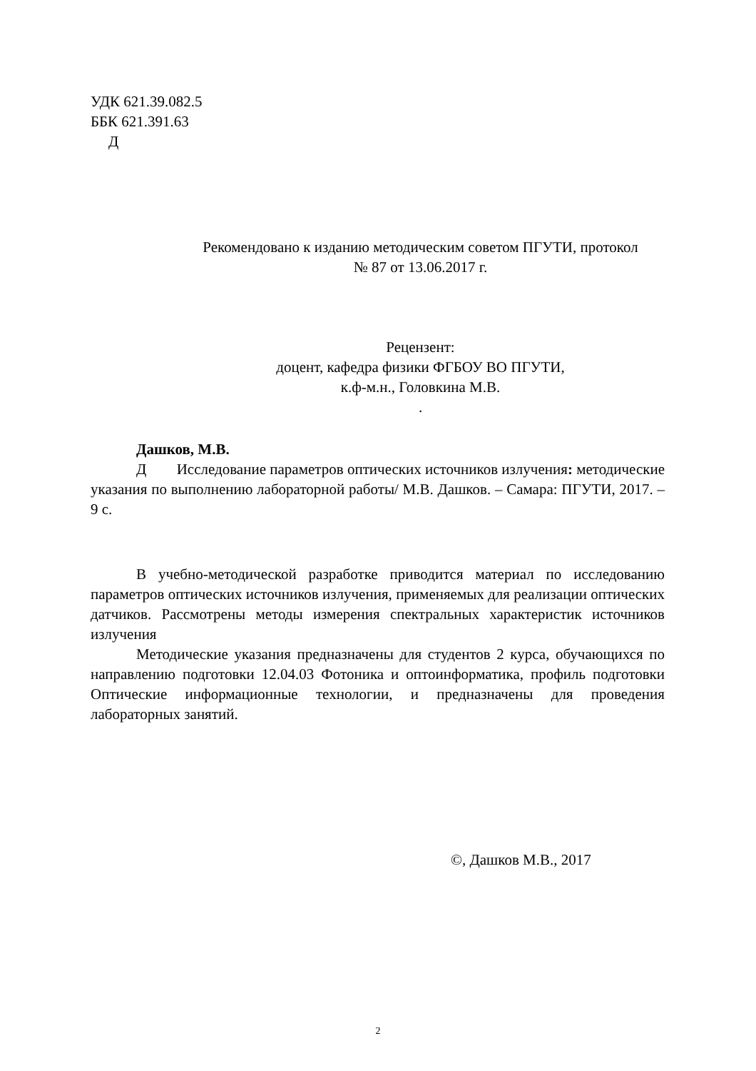УДК 621.39.082.5
ББК 621.391.63
Д
Рекомендовано к изданию методическим советом ПГУТИ, протокол
№ 87 от 13.06.2017 г.
Рецензент:
доцент, кафедра физики ФГБОУ ВО ПГУТИ,
к.ф-м.н., Головкина М.В.
.
Дашков, М.В.
Д Исследование параметров оптических источников излучения: методические указания по выполнению лабораторной работы/ М.В. Дашков. – Самара: ПГУТИ, 2017. – 9 с.
В учебно-методической разработке приводится материал по исследованию параметров оптических источников излучения, применяемых для реализации оптических датчиков. Рассмотрены методы измерения спектральных характеристик источников излучения
Методические указания предназначены для студентов 2 курса, обучающихся по направлению подготовки 12.04.03 Фотоника и оптоинформатика, профиль подготовки Оптические информационные технологии, и предназначены для проведения лабораторных занятий.
©, Дашков М.В., 2017
2